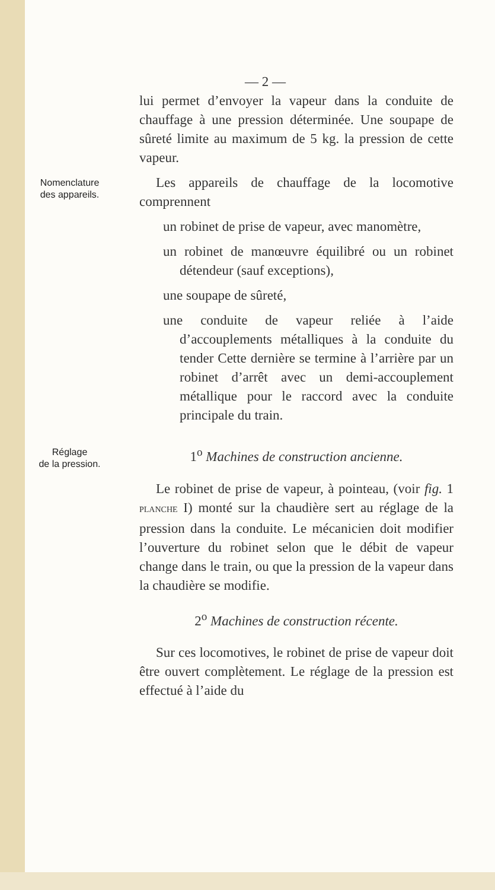— 2 —
lui permet d’envoyer la vapeur dans la conduite de chauffage à une pression déterminée. Une soupape de sûreté limite au maximum de 5 kg. la pression de cette vapeur.
Nomenclature
des appareils.
Les appareils de chauffage de la locomotive comprennent
un robinet de prise de vapeur, avec manomètre,
un robinet de manœuvre équilibré ou un robinet détendeur (sauf exceptions),
une soupape de sûreté,
une conduite de vapeur reliée à l’aide d’accouplements métalliques à la conduite du tender Cette dernière se termine à l’arrière par un robinet d’arrêt avec un demi-accouplement métallique pour le raccord avec la conduite principale du train.
Réglage
de la pression.
1<sup>o</sup> Machines de construction ancienne.
Le robinet de prise de vapeur, à pointeau, (voir fig. 1 PLANCHE I) monté sur la chaudière sert au réglage de la pression dans la conduite. Le mécanicien doit modifier l’ouverture du robinet selon que le débit de vapeur change dans le train, ou que la pression de la vapeur dans la chaudière se modifie.
2<sup>o</sup> Machines de construction récente.
Sur ces locomotives, le robinet de prise de vapeur doit être ouvert complètement. Le réglage de la pression est effectué à l’aide du